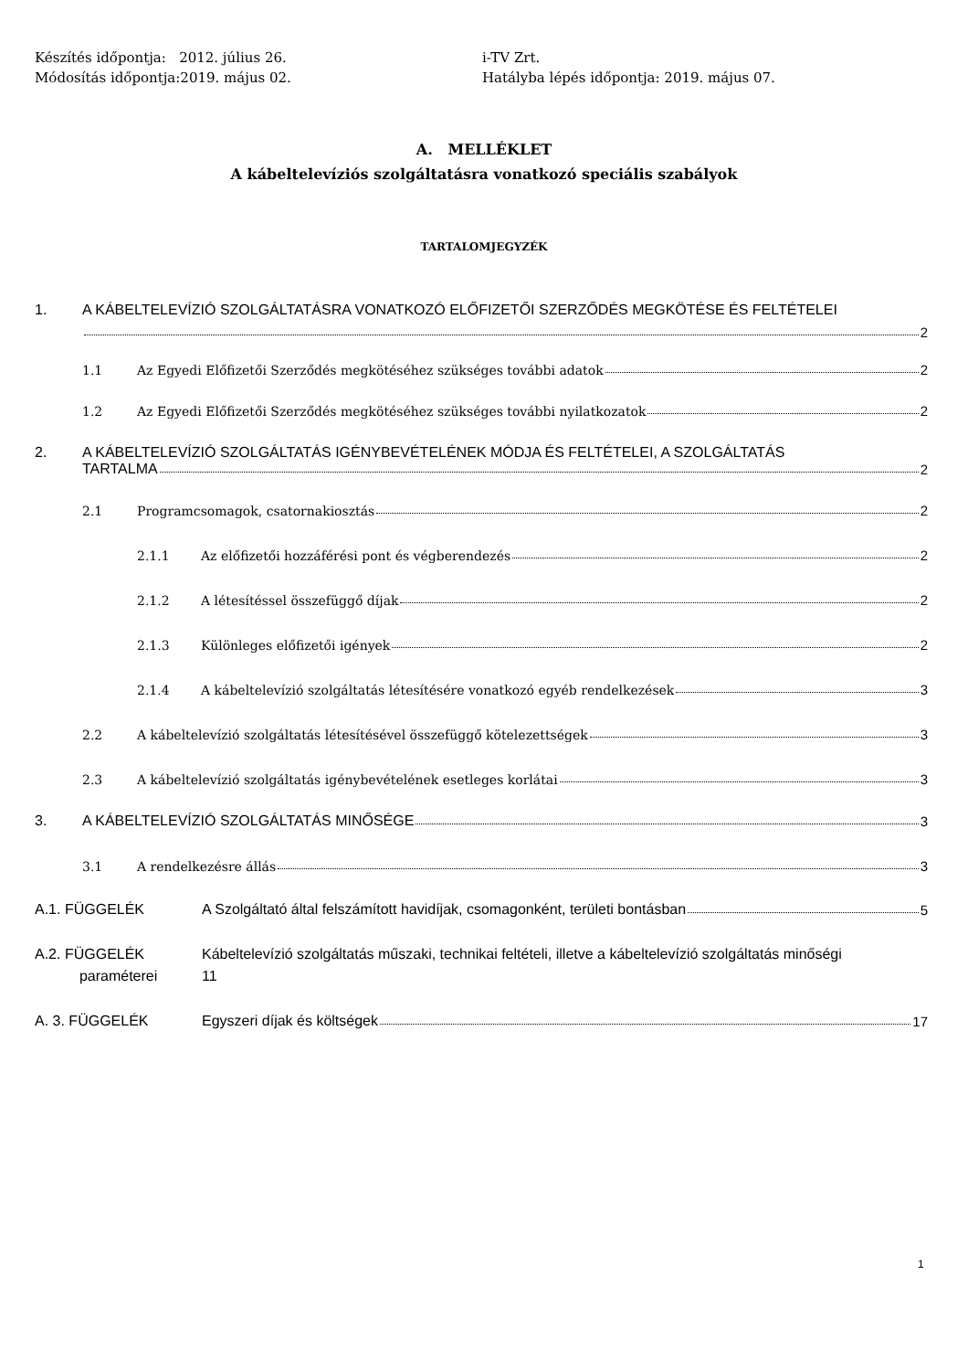Készítés időpontja: 2012. július 26.
Módosítás időpontja:2019. május 02.
i-TV Zrt.
Hatályba lépés időpontja: 2019. május 07.
A. MELLÉKLET
A kábeltelevíziós szolgáltatásra vonatkozó speciális szabályok
TARTALOMJEGYZÉK
1. A KÁBELTELEVÍZIÓ SZOLGÁLTATÁSRA VONATKOZÓ ELŐFIZETŐI SZERZŐDÉS MEGKÖTÉSE ÉS FELTÉTELEI
2
1.1 Az Egyedi Előfizetői Szerződés megkötéséhez szükséges további adatok 2
1.2 Az Egyedi Előfizetői Szerződés megkötéséhez szükséges további nyilatkozatok 2
2. A KÁBELTELEVÍZIÓ SZOLGÁLTATÁS IGÉNYBEVÉTELÉNEK MÓDJA ÉS FELTÉTELEI, A SZOLGÁLTATÁS
TARTALMA 2
2.1 Programcsomagok, csatornakiosztás 2
2.1.1 Az előfizetői hozzáférési pont és végberendezés 2
2.1.2 A létesítéssel összefüggő díjak 2
2.1.3 Különleges előfizetői igények 2
2.1.4 A kábeltelevízió szolgáltatás létesítésére vonatkozó egyéb rendelkezések 3
2.2 A kábeltelevízió szolgáltatás létesítésével összefüggő kötelezettségek 3
2.3 A kábeltelevízió szolgáltatás igénybevételének esetleges korlátai 3
3. A KÁBELTELEVÍZIÓ SZOLGÁLTATÁS MINŐSÉGE 3
3.1 A rendelkezésre állás 3
A.1. FÜGGELÉK A Szolgáltató által felszámított havidíjak, csomagonként, területi bontásban 5
A.2. FÜGGELÉK
paraméterei Kábeltelevízió szolgáltatás műszaki, technikai feltételi, illetve a kábeltelevízió szolgáltatás minőségi
11
A. 3. FÜGGELÉK Egyszeri díjak és költségek 17
1